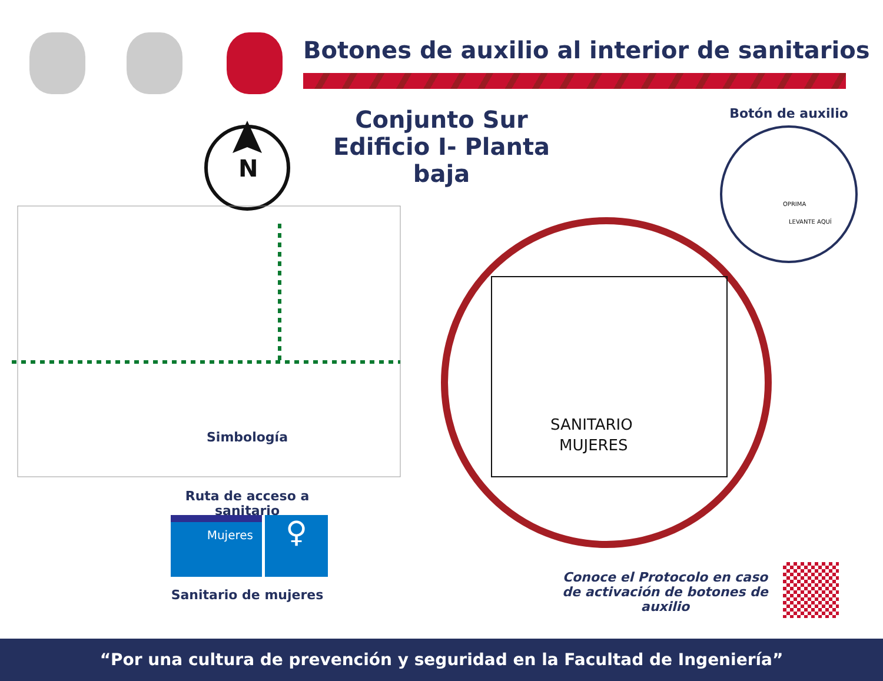Botones de auxilio al interior de sanitarios
Conjunto Sur
Edificio I- Planta baja
Botón de auxilio
N
SANITARIO
MUJERES
OPRIMA
LEVANTE AQUÍ
Simbología
Ruta de acceso a sanitario
Mujeres ♀
Sanitario de mujeres
Conoce el Protocolo en caso
de activación de botones de auxilio
“Por una cultura de prevención y seguridad en la Facultad de Ingeniería”